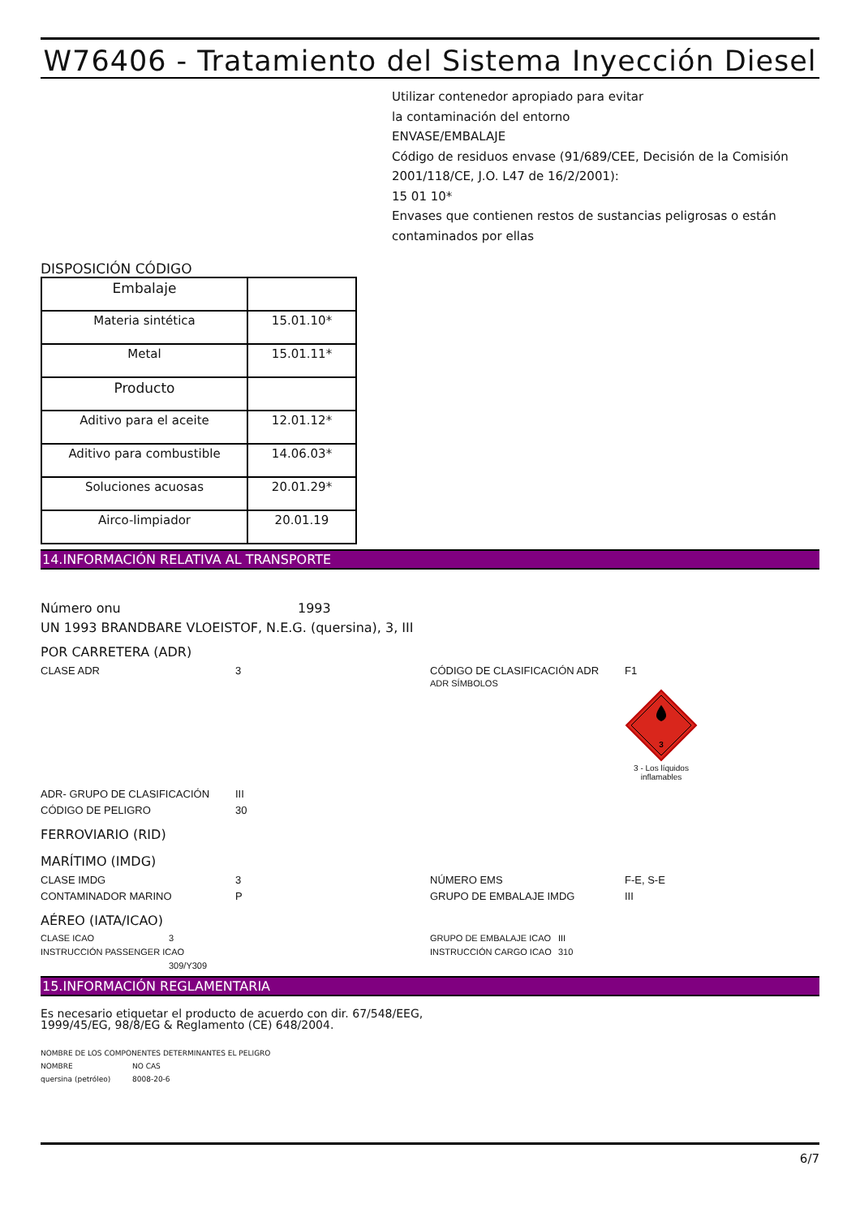W76406 - Tratamiento del Sistema Inyección Diesel
Utilizar contenedor apropiado para evitar
la contaminación del entorno
ENVASE/EMBALAJE
Código de residuos envase (91/689/CEE, Decisión de la Comisión 2001/118/CE, J.O. L47 de 16/2/2001):
15 01 10*
Envases que contienen restos de sustancias peligrosas o están contaminados por ellas
DISPOSICIÓN CÓDIGO
| Embalaje | |
| Materia sintética | 15.01.10* |
| Metal | 15.01.11* |
| Producto | |
| Aditivo para el aceite | 12.01.12* |
| Aditivo para combustible | 14.06.03* |
| Soluciones acuosas | 20.01.29* |
| Airco-limpiador | 20.01.19 |
14.INFORMACIÓN RELATIVA AL TRANSPORTE
Número onu 1993
UN 1993 BRANDBARE VLOEISTOF, N.E.G. (quersina), 3, III
POR CARRETERA (ADR)
CLASE ADR 3 CÓDIGO DE CLASIFICACIÓN ADR F1
ADR SÍMBOLOS
3
3 - Los líquidos inflamables
ADR- GRUPO DE CLASIFICACIÓN III
CÓDIGO DE PELIGRO 30
FERROVIARIO (RID)
MARÍTIMO (IMDG)
CLASE IMDG 3
CONTAMINADOR MARINO P
NÚMERO EMS F-E, S-E
GRUPO DE EMBALAJE IMDG III
AÉREO (IATA/ICAO)
CLASE ICAO 3
INSTRUCCIÓN PASSENGER ICAO
309/Y309
GRUPO DE EMBALAJE ICAO III
INSTRUCCIÓN CARGO ICAO 310
15.INFORMACIÓN REGLAMENTARIA
Es necesario etiquetar el producto de acuerdo con dir. 67/548/EEG,
1999/45/EG, 98/8/EG & Reglamento (CE) 648/2004.
NOMBRE DE LOS COMPONENTES DETERMINANTES EL PELIGRO
NOMBRE NO CAS
quersina (petróleo) 8008-20-6
6/7